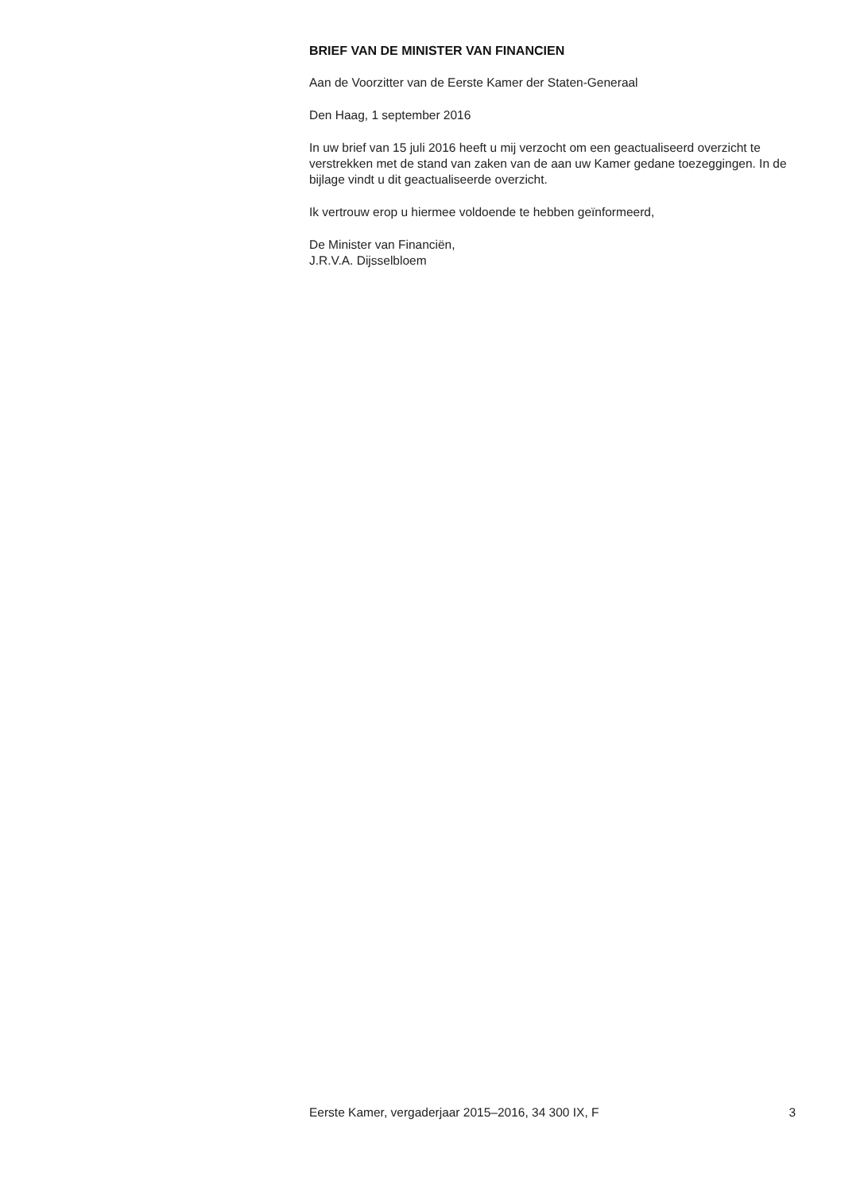BRIEF VAN DE MINISTER VAN FINANCIEN
Aan de Voorzitter van de Eerste Kamer der Staten-Generaal
Den Haag, 1 september 2016
In uw brief van 15 juli 2016 heeft u mij verzocht om een geactualiseerd overzicht te verstrekken met de stand van zaken van de aan uw Kamer gedane toezeggingen. In de bijlage vindt u dit geactualiseerde overzicht.
Ik vertrouw erop u hiermee voldoende te hebben geïnformeerd,
De Minister van Financiën,
J.R.V.A. Dijsselbloem
Eerste Kamer, vergaderjaar 2015–2016, 34 300 IX, F 3